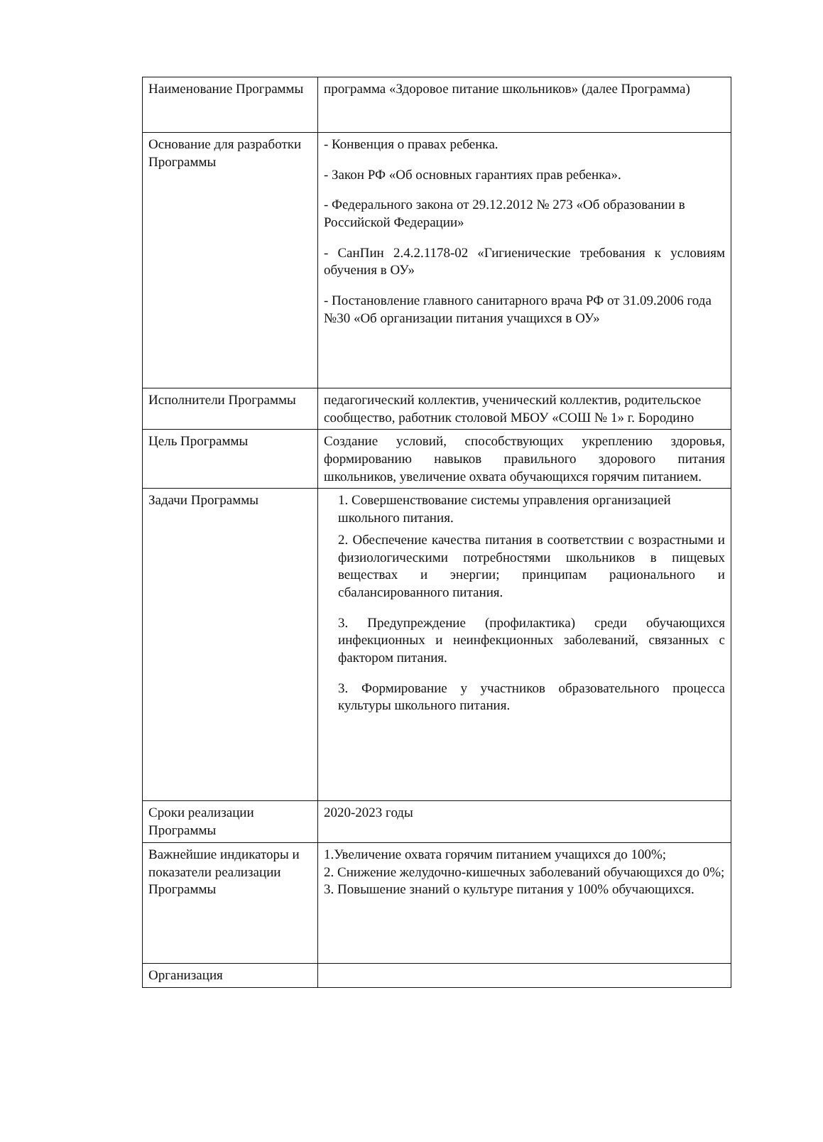| Наименование Программы | программа «Здоровое питание школьников» (далее Программа) |
| Основание для разработки Программы | - Конвенция о правах ребенка. - Закон РФ «Об основных гарантиях прав ребенка». - Федерального закона от 29.12.2012 № 273 «Об образовании в Российской Федерации» - СанПин 2.4.2.1178-02 «Гигиенические требования к условиям обучения в ОУ» - Постановление главного санитарного врача РФ от 31.09.2006 года №30 «Об организации питания учащихся в ОУ» |
| Исполнители Программы | педагогический коллектив, ученический коллектив, родительское сообщество, работник столовой МБОУ «СОШ № 1» г. Бородино |
| Цель Программы | Создание условий, способствующих укреплению здоровья, формированию навыков правильного здорового питания школьников, увеличение охвата обучающихся горячим питанием. |
| Задачи Программы | 1. Совершенствование системы управления организацией школьного питания. 2. Обеспечение качества питания в соответствии с возрастными и физиологическими потребностями школьников в пищевых веществах и энергии; принципам рационального и сбалансированного питания. 3. Предупреждение (профилактика) среди обучающихся инфекционных и неинфекционных заболеваний, связанных с фактором питания. 3. Формирование у участников образовательного процесса культуры школьного питания. |
| Сроки реализации Программы | 2020-2023 годы |
| Важнейшие индикаторы и показатели реализации Программы | 1.Увеличение охвата горячим питанием учащихся до 100%; 2. Снижение желудочно-кишечных заболеваний обучающихся до 0%; 3. Повышение знаний о культуре питания у 100% обучающихся. |
| Организация | |